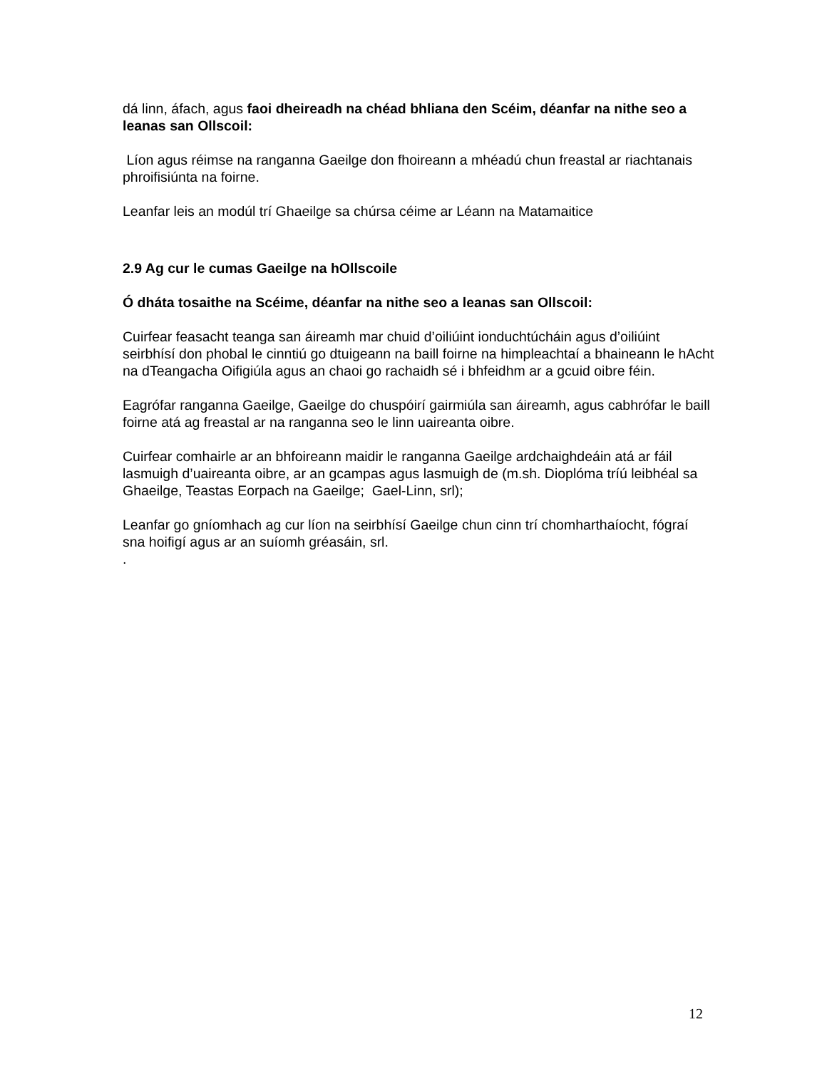dá linn, áfach, agus faoi dheireadh na chéad bhliana den Scéim, déanfar na nithe seo a leanas san Ollscoil:
Líon agus réimse na ranganna Gaeilge don fhoireann a mhéadú chun freastal ar riachtanais phroifisiúnta na foirne.
Leanfar leis an modúl trí Ghaeilge sa chúrsa céime ar Léann na Matamaitice
2.9 Ag cur le cumas Gaeilge na hOllscoile
Ó dháta tosaithe na Scéime, déanfar na nithe seo a leanas san Ollscoil:
Cuirfear feasacht teanga san áireamh mar chuid d’oiliúint ionduchtúcháin agus d’oiliúint seirbhísí don phobal le cinntiú go dtuigeann na baill foirne na himpleachtaí a bhaineann le hAcht na dTeangacha Oifigiúla agus an chaoi go rachaidh sé i bhfeidhm ar a gcuid oibre féin.
Eagrófar ranganna Gaeilge, Gaeilge do chuspóirí gairmiúla san áireamh, agus cabhrófar le baill foirne atá ag freastal ar na ranganna seo le linn uaireanta oibre.
Cuirfear comhairle ar an bhfoireann maidir le ranganna Gaeilge ardchaighdeáin atá ar fáil lasmuigh d’uaireanta oibre, ar an gcampas agus lasmuigh de (m.sh. Dioplóma tríú leibhéal sa Ghaeilge, Teastas Eorpach na Gaeilge; Gael-Linn, srl);
Leanfar go gníomhach ag cur líon na seirbhísí Gaeilge chun cinn trí chomharthaíocht, fógraí sna hoifigí agus ar an suíomh gréasáin, srl.
.
12